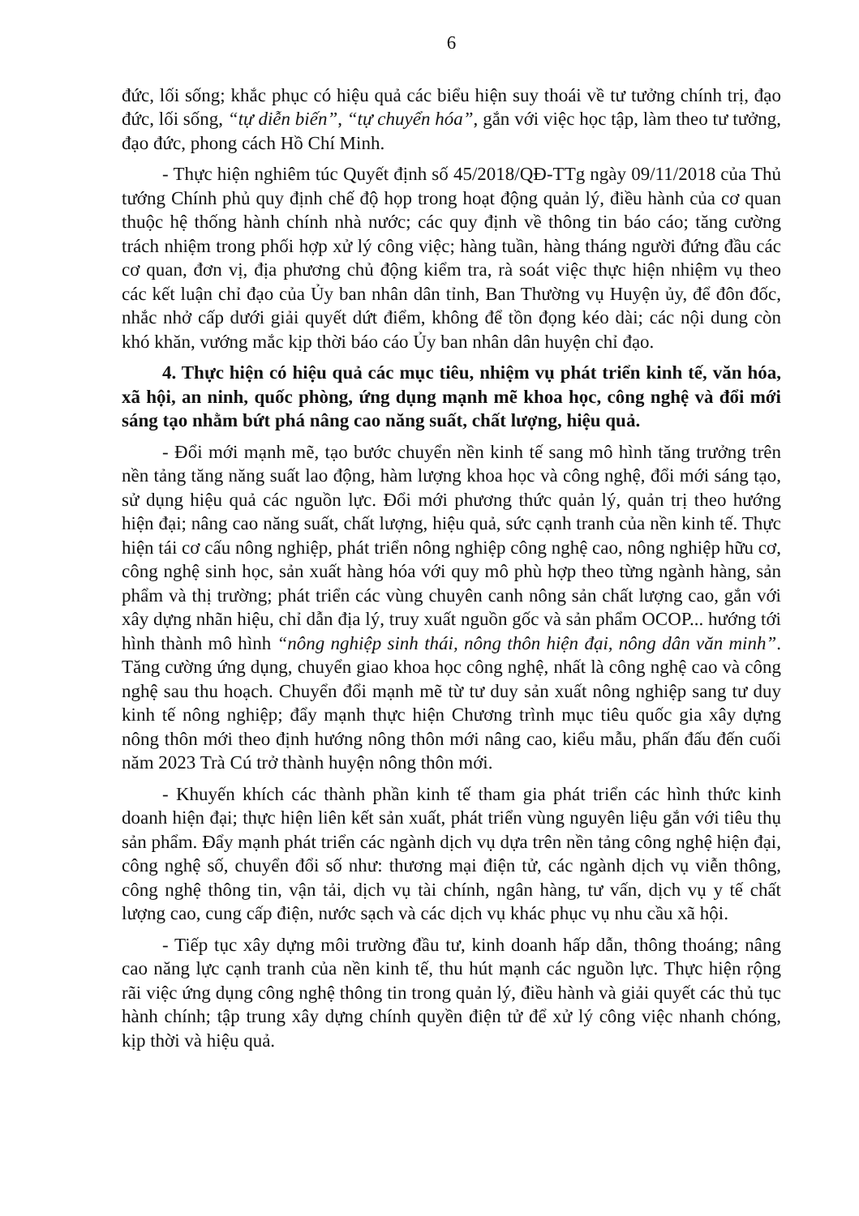6
đức, lối sống; khắc phục có hiệu quả các biểu hiện suy thoái về tư tưởng chính trị, đạo đức, lối sống, “tự diễn biến”, “tự chuyển hóa”, gắn với việc học tập, làm theo tư tưởng, đạo đức, phong cách Hồ Chí Minh.
- Thực hiện nghiêm túc Quyết định số 45/2018/QĐ-TTg ngày 09/11/2018 của Thủ tướng Chính phủ quy định chế độ họp trong hoạt động quản lý, điều hành của cơ quan thuộc hệ thống hành chính nhà nước; các quy định về thông tin báo cáo; tăng cường trách nhiệm trong phối hợp xử lý công việc; hàng tuần, hàng tháng người đứng đầu các cơ quan, đơn vị, địa phương chủ động kiểm tra, rà soát việc thực hiện nhiệm vụ theo các kết luận chỉ đạo của Ủy ban nhân dân tỉnh, Ban Thường vụ Huyện ủy, để đôn đốc, nhắc nhở cấp dưới giải quyết dứt điểm, không để tồn đọng kéo dài; các nội dung còn khó khăn, vướng mắc kịp thời báo cáo Ủy ban nhân dân huyện chỉ đạo.
4. Thực hiện có hiệu quả các mục tiêu, nhiệm vụ phát triển kinh tế, văn hóa, xã hội, an ninh, quốc phòng, ứng dụng mạnh mẽ khoa học, công nghệ và đổi mới sáng tạo nhằm bứt phá nâng cao năng suất, chất lượng, hiệu quả.
- Đổi mới mạnh mẽ, tạo bước chuyển nền kinh tế sang mô hình tăng trưởng trên nền tảng tăng năng suất lao động, hàm lượng khoa học và công nghệ, đổi mới sáng tạo, sử dụng hiệu quả các nguồn lực. Đổi mới phương thức quản lý, quản trị theo hướng hiện đại; nâng cao năng suất, chất lượng, hiệu quả, sức cạnh tranh của nền kinh tế. Thực hiện tái cơ cấu nông nghiệp, phát triển nông nghiệp công nghệ cao, nông nghiệp hữu cơ, công nghệ sinh học, sản xuất hàng hóa với quy mô phù hợp theo từng ngành hàng, sản phẩm và thị trường; phát triển các vùng chuyên canh nông sản chất lượng cao, gắn với xây dựng nhãn hiệu, chỉ dẫn địa lý, truy xuất nguồn gốc và sản phẩm OCOP... hướng tới hình thành mô hình “nông nghiệp sinh thái, nông thôn hiện đại, nông dân văn minh”. Tăng cường ứng dụng, chuyển giao khoa học công nghệ, nhất là công nghệ cao và công nghệ sau thu hoạch. Chuyển đổi mạnh mẽ từ tư duy sản xuất nông nghiệp sang tư duy kinh tế nông nghiệp; đẩy mạnh thực hiện Chương trình mục tiêu quốc gia xây dựng nông thôn mới theo định hướng nông thôn mới nâng cao, kiểu mẫu, phấn đấu đến cuối năm 2023 Trà Cú trở thành huyện nông thôn mới.
- Khuyến khích các thành phần kinh tế tham gia phát triển các hình thức kinh doanh hiện đại; thực hiện liên kết sản xuất, phát triển vùng nguyên liệu gắn với tiêu thụ sản phẩm. Đẩy mạnh phát triển các ngành dịch vụ dựa trên nền tảng công nghệ hiện đại, công nghệ số, chuyển đổi số như: thương mại điện tử, các ngành dịch vụ viễn thông, công nghệ thông tin, vận tải, dịch vụ tài chính, ngân hàng, tư vấn, dịch vụ y tế chất lượng cao, cung cấp điện, nước sạch và các dịch vụ khác phục vụ nhu cầu xã hội.
- Tiếp tục xây dựng môi trường đầu tư, kinh doanh hấp dẫn, thông thoáng; nâng cao năng lực cạnh tranh của nền kinh tế, thu hút mạnh các nguồn lực. Thực hiện rộng rãi việc ứng dụng công nghệ thông tin trong quản lý, điều hành và giải quyết các thủ tục hành chính; tập trung xây dựng chính quyền điện tử để xử lý công việc nhanh chóng, kịp thời và hiệu quả.